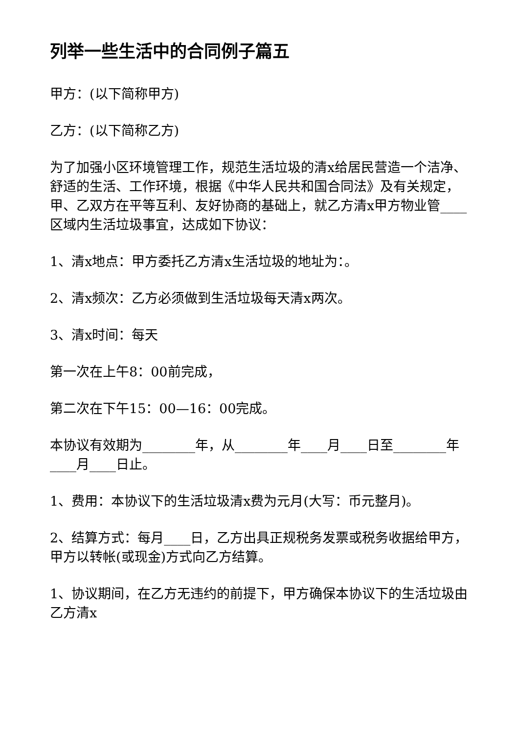列举一些生活中的合同例子篇五
甲方：(以下简称甲方)
乙方：(以下简称乙方)
为了加强小区环境管理工作，规范生活垃圾的清x给居民营造一个洁净、舒适的生活、工作环境，根据《中华人民共和国合同法》及有关规定，甲、乙双方在平等互利、友好协商的基础上，就乙方清x甲方物业管____区域内生活垃圾事宜，达成如下协议：
1、清x地点：甲方委托乙方清x生活垃圾的地址为：。
2、清x频次：乙方必须做到生活垃圾每天清x两次。
3、清x时间：每天
第一次在上午8：00前完成，
第二次在下午15：00—16：00完成。
本协议有效期为________年，从________年____月____日至________年____月____日止。
1、费用：本协议下的生活垃圾清x费为元月(大写：币元整月)。
2、结算方式：每月____日，乙方出具正规税务发票或税务收据给甲方，甲方以转帐(或现金)方式向乙方结算。
1、协议期间，在乙方无违约的前提下，甲方确保本协议下的生活垃圾由乙方清x